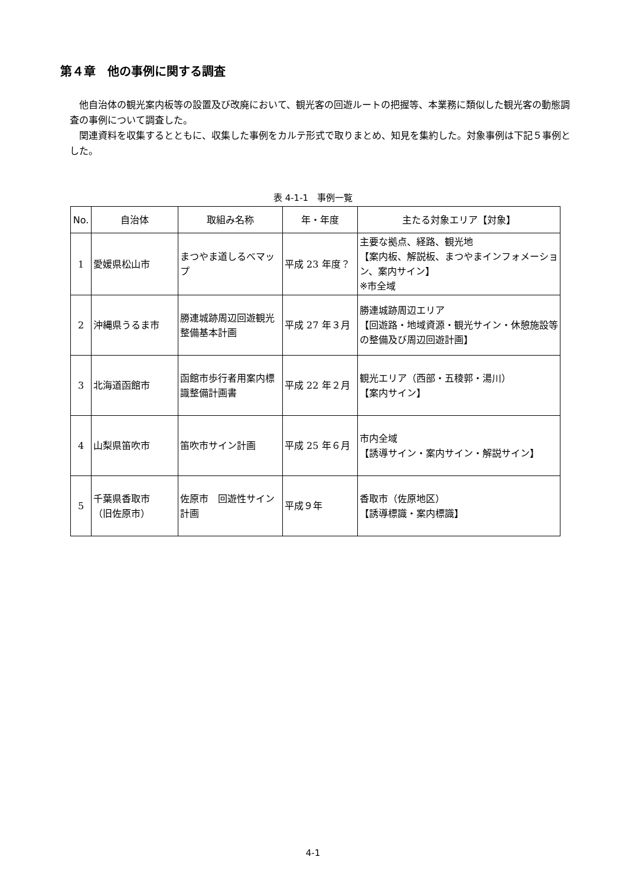第４章　他の事例に関する調査
他自治体の観光案内板等の設置及び改廃において、観光客の回遊ルートの把握等、本業務に類似した観光客の動態調査の事例について調査した。
関連資料を収集するとともに、収集した事例をカルテ形式で取りまとめ、知見を集約した。対象事例は下記５事例とした。
表 4-1-1　事例一覧
| No. | 自治体 | 取組み名称 | 年・年度 | 主たる対象エリア【対象】 |
| --- | --- | --- | --- | --- |
| 1 | 愛媛県松山市 | まつやま道しるべマップ | 平成 23 年度？ | 主要な拠点、経路、観光地 【案内板、解説板、まつやまインフォメーション、案内サイン】 ※市全域 |
| 2 | 沖縄県うるま市 | 勝連城跡周辺回遊観光整備基本計画 | 平成 27 年３月 | 勝連城跡周辺エリア 【回遊路・地域資源・観光サイン・休憩施設等の整備及び周辺回遊計画】 |
| 3 | 北海道函館市 | 函館市歩行者用案内標識整備計画書 | 平成 22 年２月 | 観光エリア（西部・五稜郭・湯川） 【案内サイン】 |
| 4 | 山梨県笛吹市 | 笛吹市サイン計画 | 平成 25 年６月 | 市内全域 【誘導サイン・案内サイン・解説サイン】 |
| 5 | 千葉県香取市 （旧佐原市） | 佐原市 回遊性サイン計画 | 平成９年 | 香取市（佐原地区） 【誘導標識・案内標識】 |
4-1